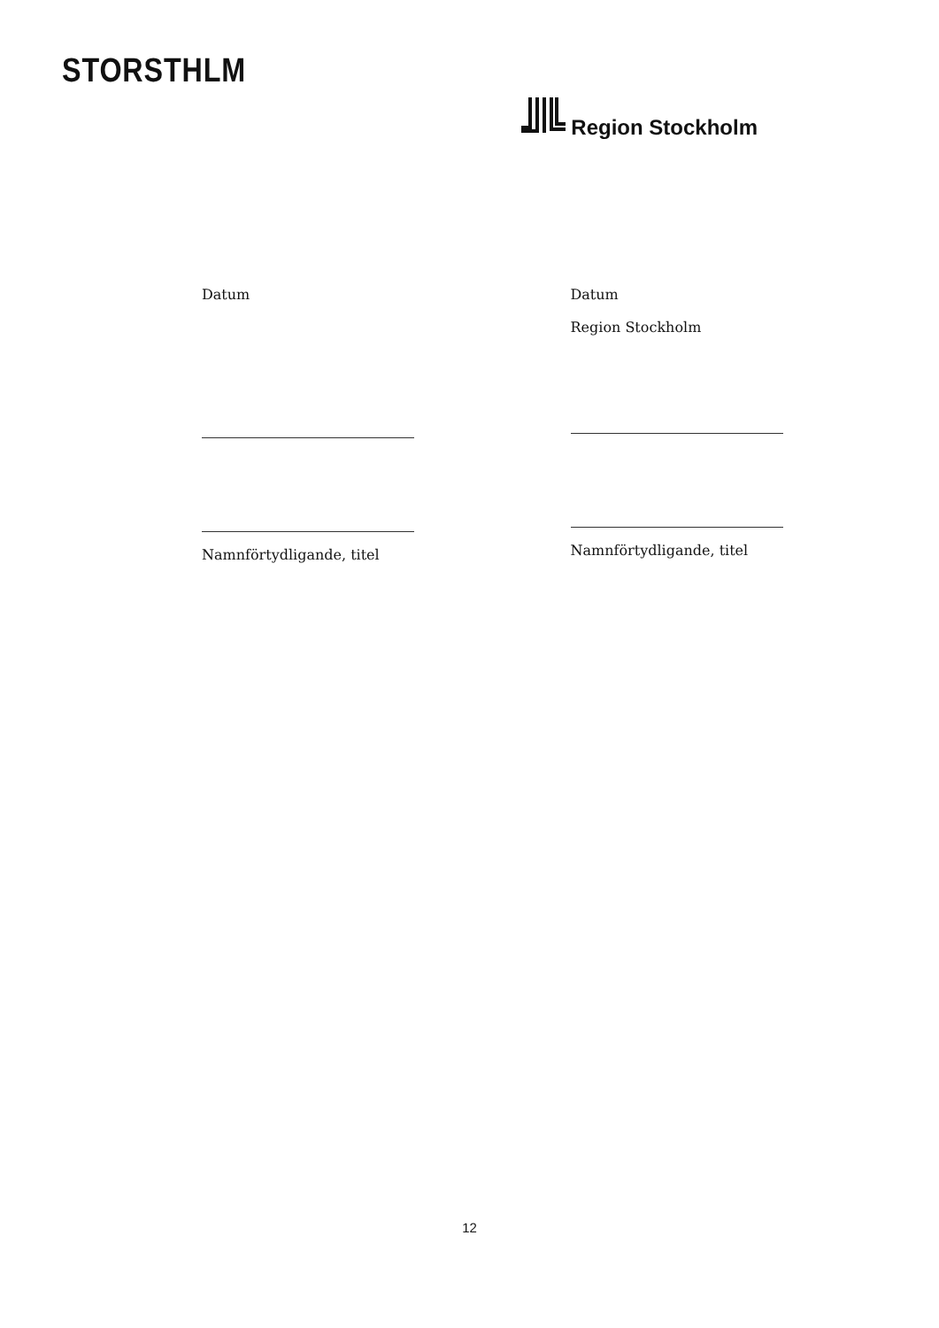STORSTHLM
Region Stockholm
Datum
Namnförtydligande, titel
Datum
Region Stockholm
Namnförtydligande, titel
12